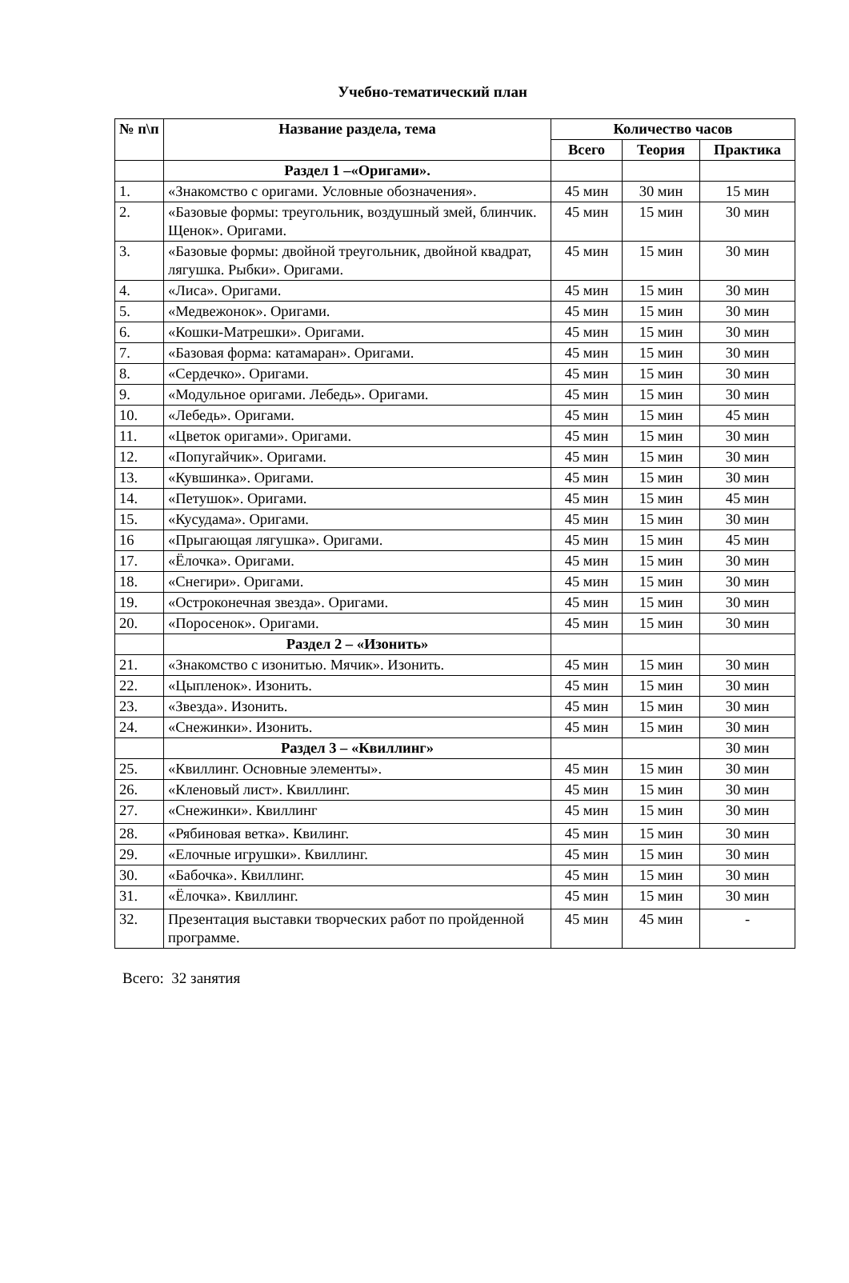Учебно-тематический план
| № п\п | Название раздела, тема | Количество часов | | |
| --- | --- | --- | --- | --- |
| | | Всего | Теория | Практика |
| | Раздел 1 –«Оригами». | | | |
| 1. | «Знакомство с оригами. Условные обозначения». | 45 мин | 30 мин | 15 мин |
| 2. | «Базовые формы: треугольник, воздушный змей, блинчик. Щенок». Оригами. | 45 мин | 15 мин | 30 мин |
| 3. | «Базовые формы: двойной треугольник, двойной квадрат, лягушка. Рыбки». Оригами. | 45 мин | 15 мин | 30 мин |
| 4. | «Лиса». Оригами. | 45 мин | 15 мин | 30 мин |
| 5. | «Медвежонок». Оригами. | 45 мин | 15 мин | 30 мин |
| 6. | «Кошки-Матрешки». Оригами. | 45 мин | 15 мин | 30 мин |
| 7. | «Базовая форма: катамаран». Оригами. | 45 мин | 15 мин | 30 мин |
| 8. | «Сердечко». Оригами. | 45 мин | 15 мин | 30 мин |
| 9. | «Модульное оригами. Лебедь». Оригами. | 45 мин | 15 мин | 30 мин |
| 10. | «Лебедь». Оригами. | 45 мин | 15 мин | 45 мин |
| 11. | «Цветок оригами». Оригами. | 45 мин | 15 мин | 30 мин |
| 12. | «Попугайчик». Оригами. | 45 мин | 15 мин | 30 мин |
| 13. | «Кувшинка». Оригами. | 45 мин | 15 мин | 30 мин |
| 14. | «Петушок». Оригами. | 45 мин | 15 мин | 45 мин |
| 15. | «Кусудама». Оригами. | 45 мин | 15 мин | 30 мин |
| 16 | «Прыгающая лягушка». Оригами. | 45 мин | 15 мин | 45 мин |
| 17. | «Ёлочка». Оригами. | 45 мин | 15 мин | 30 мин |
| 18. | «Снегири». Оригами. | 45 мин | 15 мин | 30 мин |
| 19. | «Остроконечная звезда». Оригами. | 45 мин | 15 мин | 30 мин |
| 20. | «Поросенок». Оригами. | 45 мин | 15 мин | 30 мин |
| | Раздел 2 – «Изонить» | | | |
| 21. | «Знакомство с изонитью. Мячик». Изонить. | 45 мин | 15 мин | 30 мин |
| 22. | «Цыпленок». Изонить. | 45 мин | 15 мин | 30 мин |
| 23. | «Звезда». Изонить. | 45 мин | 15 мин | 30 мин |
| 24. | «Снежинки». Изонить. | 45 мин | 15 мин | 30 мин |
| | Раздел 3 – «Квиллинг» | | | 30 мин |
| 25. | «Квиллинг. Основные элементы». | 45 мин | 15 мин | 30 мин |
| 26. | «Кленовый лист». Квиллинг. | 45 мин | 15 мин | 30 мин |
| 27. | «Снежинки». Квиллинг | 45 мин | 15 мин | 30 мин |
| 28. | «Рябиновая ветка». Квилинг. | 45 мин | 15 мин | 30 мин |
| 29. | «Елочные игрушки». Квиллинг. | 45 мин | 15 мин | 30 мин |
| 30. | «Бабочка». Квиллинг. | 45 мин | 15 мин | 30 мин |
| 31. | «Ёлочка». Квиллинг. | 45 мин | 15 мин | 30 мин |
| 32. | Презентация выставки творческих работ по пройденной программе. | 45 мин | 45 мин | - |
Всего: 32 занятия